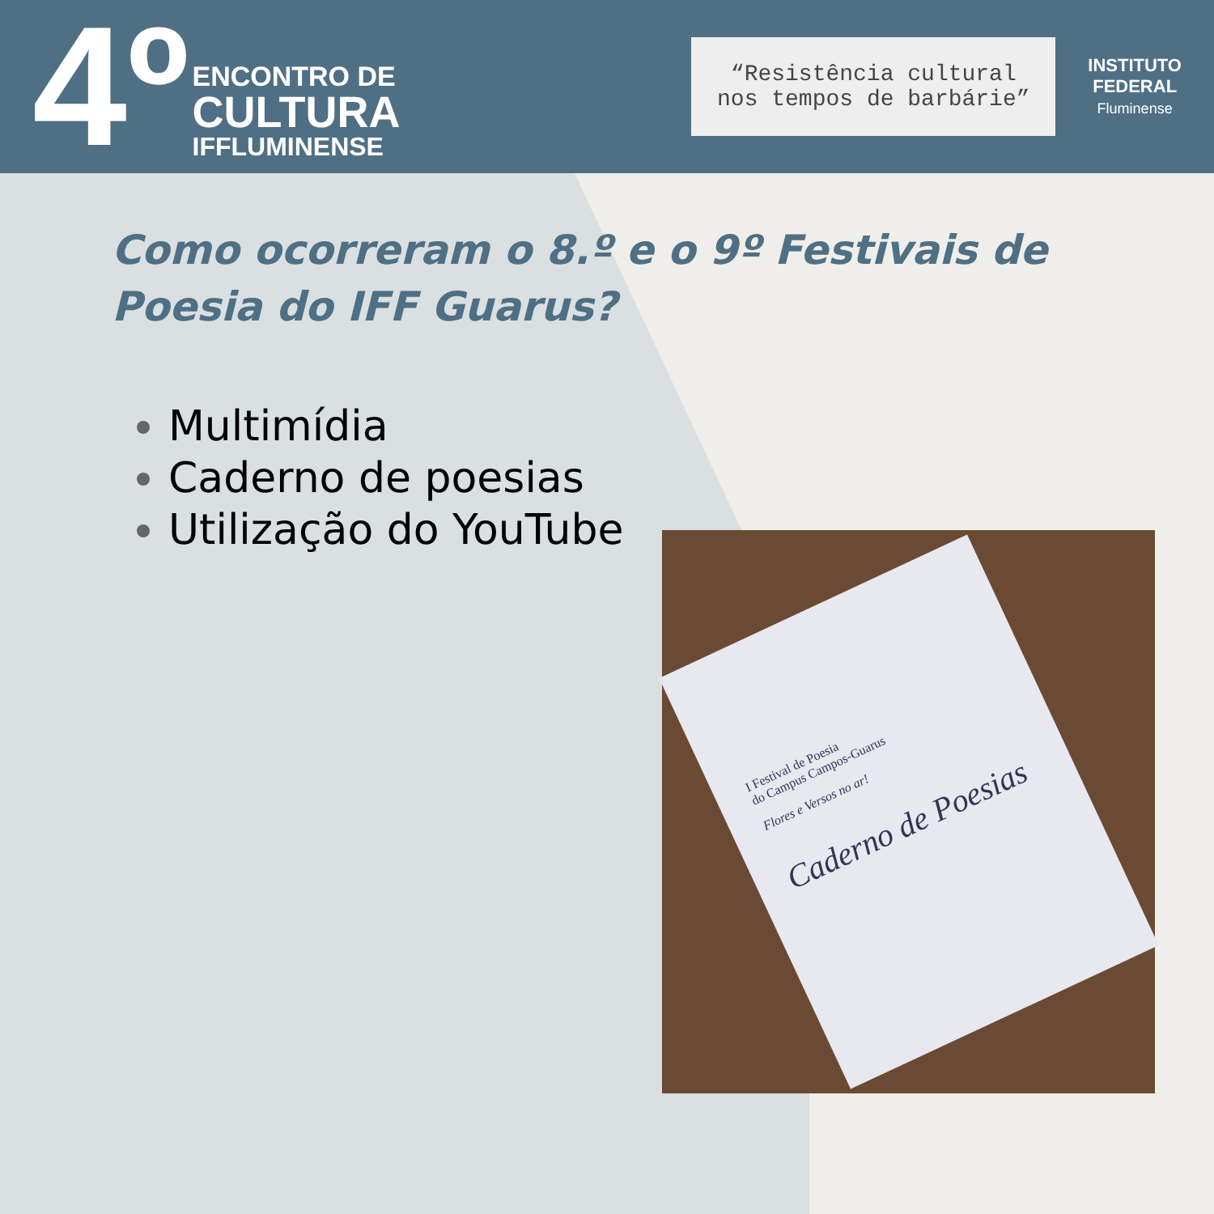4º
ENCONTRO DE
CULTURA
IFFLUMINENSE
“Resistência cultural
nos tempos de barbárie”
INSTITUTO
FEDERAL
Fluminense
Como ocorreram o 8.º e o 9º Festivais de Poesia do IFF Guarus?
Multimídia
Caderno de poesias
Utilização do YouTube
I Festival de Poesia
do Campus Campos-Guarus
Flores e Versos no ar!
Caderno de Poesias